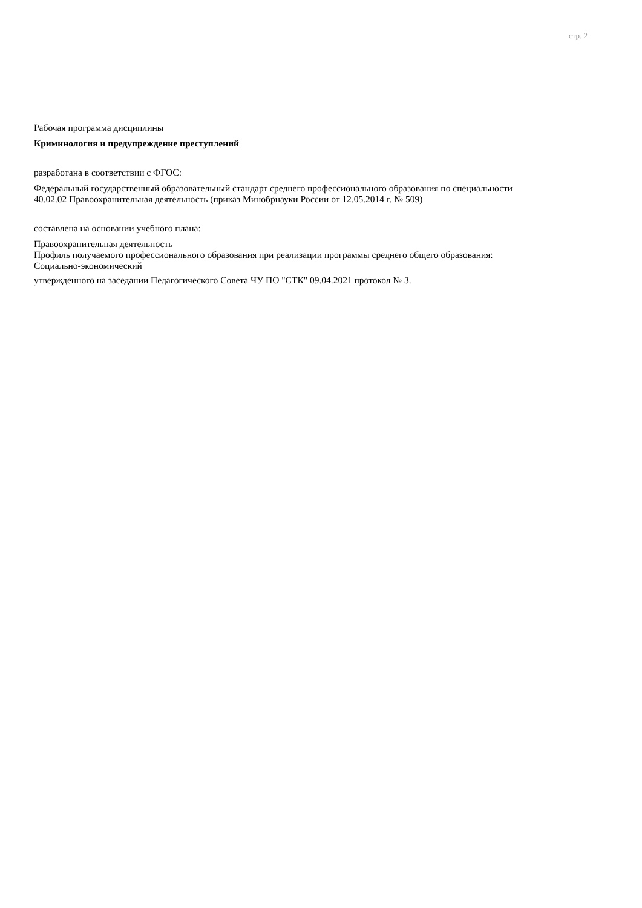стр. 2
Рабочая программа дисциплины
Криминология и предупреждение преступлений
разработана в соответствии с ФГОС:
Федеральный государственный образовательный стандарт среднего профессионального образования по специальности
40.02.02 Правоохранительная деятельность (приказ Минобрнауки России от 12.05.2014 г. № 509)
составлена на основании учебного плана:
Правоохранительная деятельность
Профиль получаемого профессионального образования при реализации программы среднего общего образования:
Социально-экономический
утвержденного на заседании Педагогического Совета ЧУ ПО "СТК" 09.04.2021 протокол № 3.